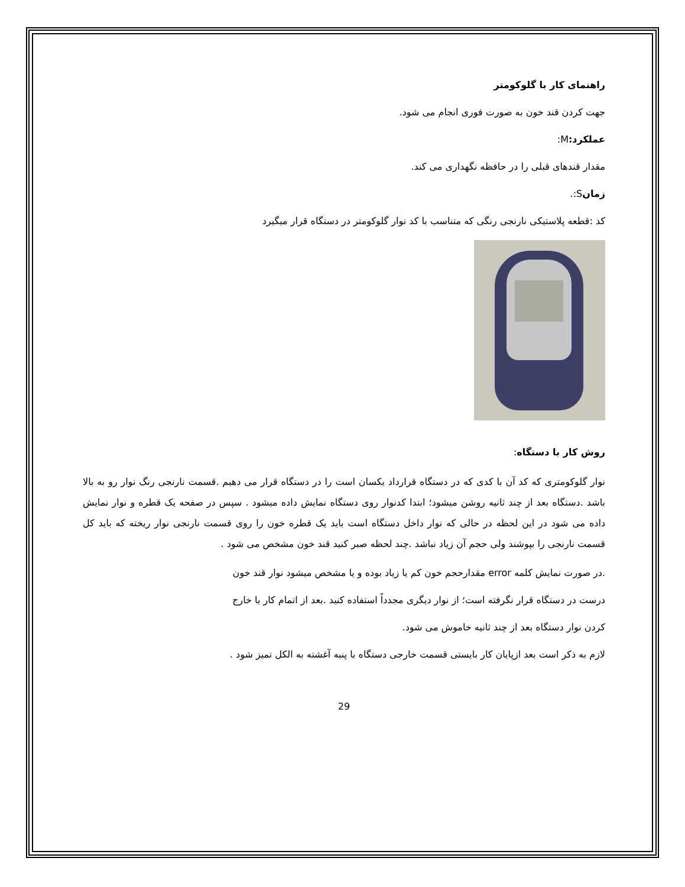راهنمای کار با گلوکومتر
جهت کردن قند خون به صورت فوری انجام می شود.
عملکرد: M:
مقدار قندهای قبلی را در حافظه نگهداری می کند.
زمانS:.
کد :قطعه پلاستیکی نارنجی رنگی که متناسب با کد نوار گلوکومتر در دستگاه قرار میگیرد
روش کار با دستگاه:
نوار گلوکومتری که کد آن با کدی که در دستگاه قرارداد یکسان است را در دستگاه قرار می دهیم .قسمت نارنجی رنگ نوار رو به بالا باشد .دستگاه بعد از چند ثانیه روشن میشود؛ ابتدا کدنوار روی دستگاه نمایش داده میشود . سپس در صفحه یک قطره و نوار نمایش داده می شود در این لحظه در حالی که نوار داخل دستگاه است باید یک قطره خون را روی قسمت نارنجی نوار ریخته که باید کل قسمت نارنجی را بپوشند ولی حجم آن زیاد نباشد .چند لحظه صبر کنید قند خون مشخص می شود .
.در صورت نمایش کلمه error مقدارحجم خون کم یا زیاد بوده و یا مشخص میشود نوار قند خون
درست در دستگاه قرار نگرفته است؛ از نوار دیگری مجدداً استفاده کنید .بعد از اتمام کار با خارج
کردن نوار دستگاه بعد از چند ثانیه خاموش می شود.
لازم به ذکر است بعد ازپایان کار بایستی قسمت خارجی دستگاه با پنبه آغشته به الکل تمیز شود .
29